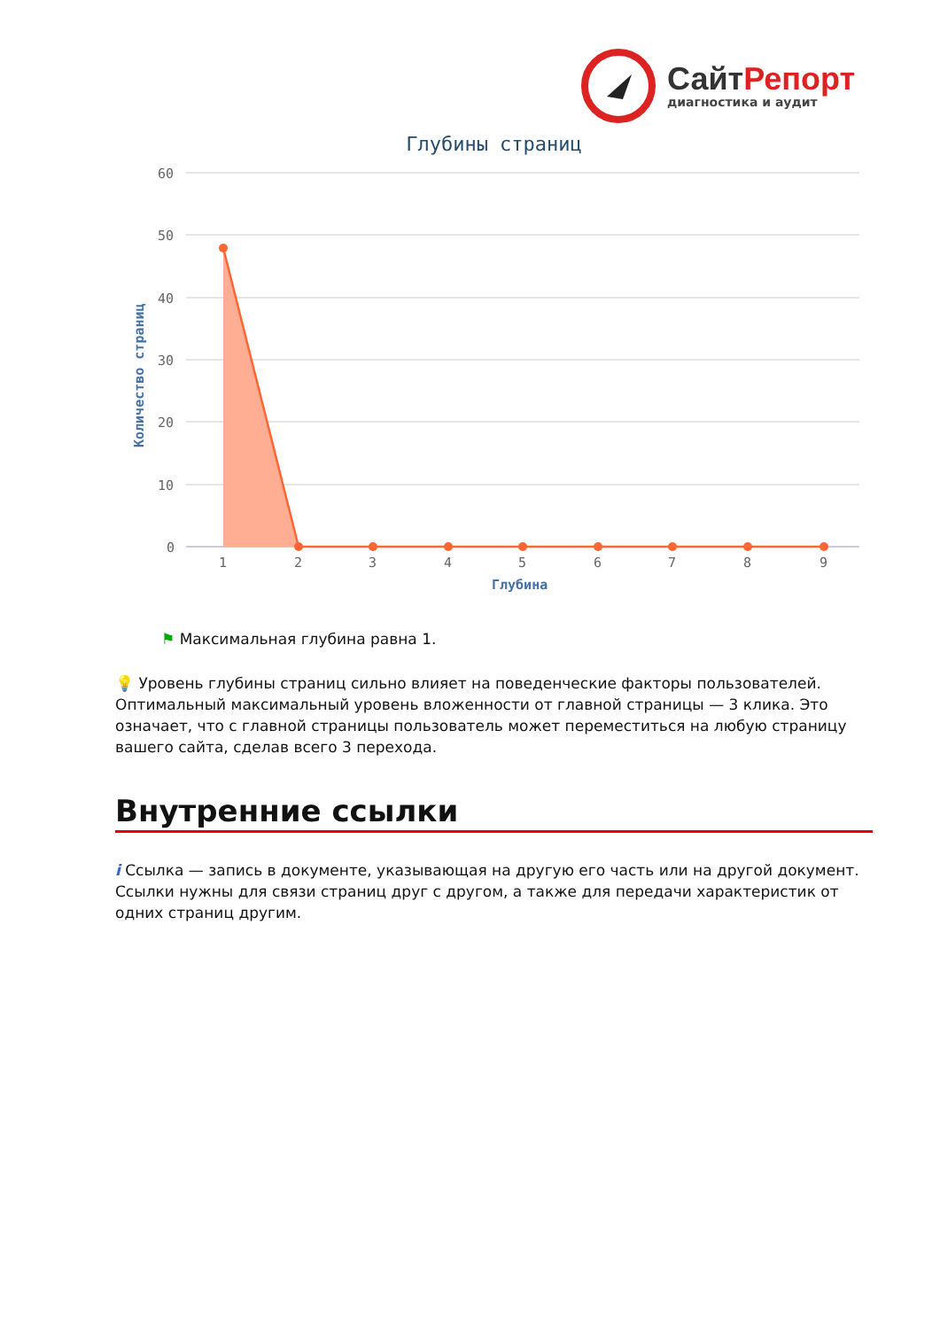Сайт Репорт
диагностика и аудит
Глубины страниц
60
50
40
30
20
10
0
1
2
3
4
5
6
7
8
9
Глубина
Количество страниц
⚑ Максимальная глубина равна 1.
💡 Уровень глубины страниц сильно влияет на поведенческие факторы пользователей. Оптимальный максимальный уровень вложенности от главной страницы — 3 клика. Это означает, что с главной страницы пользователь может переместиться на любую страницу вашего сайта, сделав всего 3 перехода.
Внутренние ссылки
i Ссылка — запись в документе, указывающая на другую его часть или на другой документ. Ссылки нужны для связи страниц друг с другом, а также для передачи характеристик от одних страниц другим.